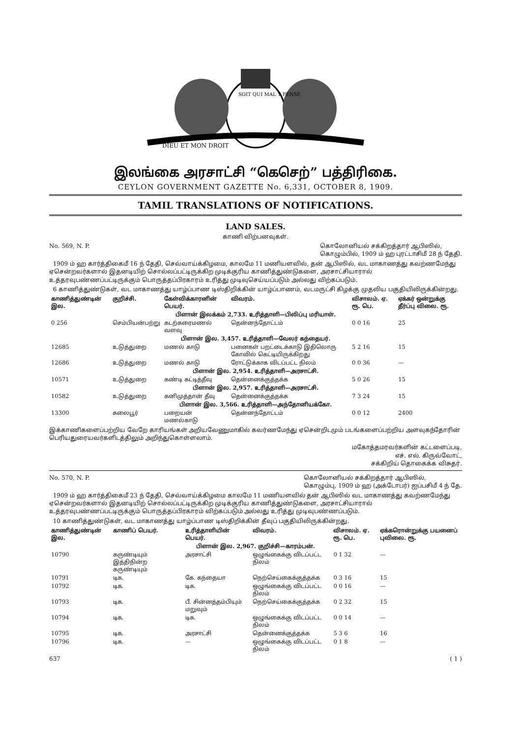DIEU ET MON DROIT
SOIT QUI MAL Y PENSE
இலங்கை அரசாட்சி “கெசெற்” பத்திரிகை.
CEYLON GOVERNMENT GAZETTE No. 6,331, OCTOBER 8, 1909.
TAMIL TRANSLATIONS OF NOTIFICATIONS.
LAND SALES.
காணி விற்பனவுகள்.
No. 569, N. P. கொலோனியல் சக்கிறத்தார் ஆபிஸில்,
கொழும்பில், 1909 ம் ஹ புரட்டாசிமீ 28 ந் தேதி.
1909 ம் ஹ கார்த்திகைமீ 16 ந் தேதி, செவ்வாய்க்கிழமை, காலமே 11 மணியளவில், தன் ஆபிஸில், வட மாகாணத்து கவற்ணமேந்து ஏசென்றவர்களால் இதனடியிற் சொல்லப்பட்டிருக்கிற முடிக்குரிய காணித்துண்டுகளை, அரசாட்சியாரால் உத்தரவுபண்ணப்பட்டிருக்கும் பொருத்தப்பிரகாரம் உரித்து முடிவுசெய்யப்படும் அல்லது விற்கப்படும்.
6 காணித்துண்டுகள், வட மாகாணத்து யாழ்ப்பாண டிஸ்திறிக்கின் யாழ்ப்பாணம், வடமருட்சி கிழக்கு முதலிய பகுதியிலிருக்கின்றது.
| காணித்துண்டின் இல. | குறிச்சி. | கேள்விக்காரனின் பெயர். | விவரம். | விசாலம். ஏ. ரூ. பெ. | ஏக்கர் ஒன்றுக்கு தீர்ப்பு விலை. ரூ. |
| --- | --- | --- | --- | --- | --- |
| பிளான் இலக்கம் 2,733. உரித்தாளி—பிலிப்பு மரியாள். | | | | | |
| 0 256 | செம்பியன்பற்று | கடற்கரைமணல் வளவு | தென்னந்தோட்டம் | 0 0 16 | 25 |
| பிளான் இல. 3,457. உரித்தாளி—வேலர் கந்தையர். | | | | | |
| 12685 | உடுத்துறை | மணல் காடு | பனைகள் பறட்டைக்காடு இதிலொரு கோவில் கெட்டியிருக்கிறது | 5 2 16 | 15 |
| 12686 | உடுத்துறை | மணல் காடு | ரோட்டுக்காக விடப்பட்ட நிலம் | 0 0 36 | — |
| பிளான் இல. 2,954. உரித்தாளி—அரசாட்சி. | | | | | |
| 10571 | உடுத்துறை | கண்டி கட்டித்தீவு | தென்னைக்குத்தக்க | 5 0 26 | 15 |
| பிளான் இல. 2,957. உரித்தாளி—அரசாட்சி. | | | | | |
| 10582 | உடுத்துறை | கனிமுத்தான் தீவு | தென்னைக்குத்தக்க | 7 3 24 | 15 |
| பிளான் இல. 3,566. உரித்தாளி—அந்தோனியக்கோ. | | | | | |
| 13300 | கலைபூர் | பறையன் மணல்காடு | தென்னந்தோட்டம் | 0 0 12 | 2400 |
இக்காணிகளைப்பற்றிய வேறே காரியங்கள் அறியவேணுமாகில் கவர்ணமேந்து ஏசென்றிடமும் படங்களைப்பற்றிய அளவுகந்தோரின் பெரியதுரையவர்களிடத்திலும் அறிந்துகொள்ளலாம்.
மகோத்தமரவர்களின் கட்டளைப்படி,
எச். எல். கிருவ்வோட்,
சக்கிறிய் தொகைக்க விசுதர்.
No. 570, N. P. கொலோனியல் சக்கிறத்தார் ஆபிஸில்,
கொழும்பு, 1909 ம் ஹ (அக்டோபர்) ஐப்பசிமீ 4 ந் தே.
1909 ம் ஹ கார்த்திகைமீ 23 ந் தேதி, செவ்வாய்க்கிழமை காலமே 11 மணியளவில் தன் ஆபிஸில் வட மாகாணத்து கவற்ணமேந்து ஏசென்றவர்களால் இதனடியிற் சொல்லப்பட்டிருக்கிற முடிக்குரிய காணித்துண்டுகளை, அரசாட்சியாரால் உத்தரவுபண்ணப்பட்டிருக்கும் பொருத்தப்பிரகாரம் விற்கப்படும் அல்லது உரித்து முடிவுபண்ணப்படும்.
10 காணித்துண்டுகள், வட மாகாணத்து யாழ்ப்பாண டிஸ்திறிக்கின் தீவுப் பகுதியிலிருக்கின்றது.
| காணித்துண்டின் இல. | காணிப் பெயர். | உரித்தாளியின் பெயர். | விவரம். | விசாலம். ஏ. ரூ. பெ. | ஏக்கரொன்றுக்கு பயனைப் புவிலை. ரூ. |
| --- | --- | --- | --- | --- | --- |
| பிளான் இல. 2,967. குறிச்சி—காரம்பன். | | | | | |
| 10790 | கருண்டியும் இத்திநின்ற கருண்டியும் | அரசாட்சி | ஒழுங்கைக்கு விடப்பட்ட நிலம் | 0 1 32 | — |
| 10791 | டிக. | கே. கந்தையா | நெற்செய்கைக்குத்தக்க | 0 3 16 | 15 |
| 10792 | டிக. | டிக. | ஒழுங்கைக்கு விடப்பட்ட நிலம் | 0 0 16 | — |
| 10793 | டிக. | பீ. சின்னத்தம்பியும் மறுவும் | நெற்செய்கைக்குத்தக்க | 0 2 32 | 15 |
| 10794 | டிக. | டிக. | ஒழுங்கைக்கு விடப்பட்ட நிலம் | 0 0 14 | — |
| 10795 | டிக. | அரசாட்சி | தென்னைக்குத்தக்க | 5 3 6 | 16 |
| 10796 | டிக. | — | ஒழுங்கைக்கு விடப்பட்ட நிலம் | 0 1 8 | — |
637 ( 1 )